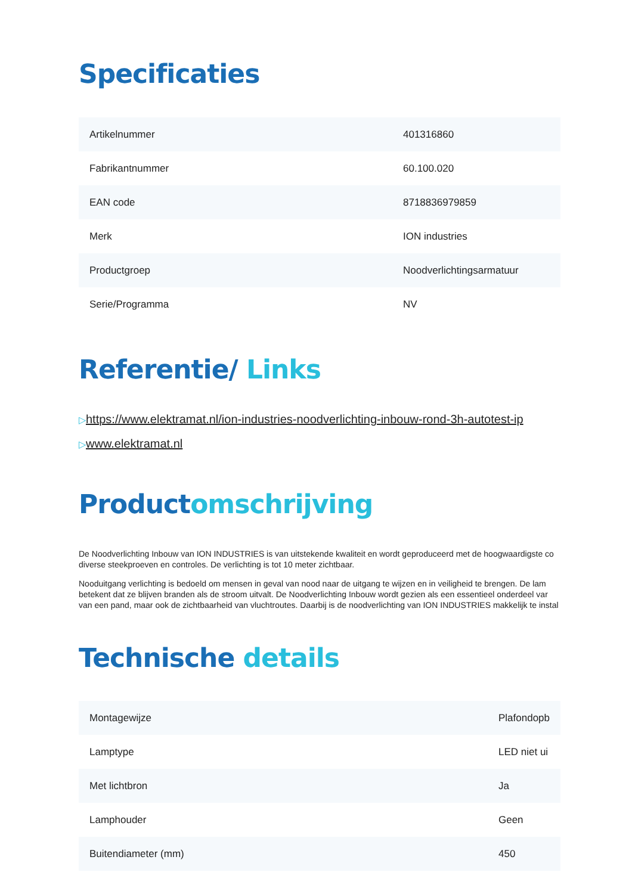Specificaties
| Artikelnummer | 401316860 |
| Fabrikantnummer | 60.100.020 |
| EAN code | 8718836979859 |
| Merk | ION industries |
| Productgroep | Noodverlichtingsarmatuur |
| Serie/Programma | NV |
Referentie/ Links
▷https://www.elektramat.nl/ion-industries-noodverlichting-inbouw-rond-3h-autotest-ip
▷www.elektramat.nl
Productomschrijving
De Noodverlichting Inbouw van ION INDUSTRIES is van uitstekende kwaliteit en wordt geproduceerd met de hoogwaardigste co
diverse steekproeven en controles. De verlichting is tot 10 meter zichtbaar.
Nooduitgang verlichting is bedoeld om mensen in geval van nood naar de uitgang te wijzen en in veiligheid te brengen. De lam
betekent dat ze blijven branden als de stroom uitvalt. De Noodverlichting Inbouw wordt gezien als een essentieel onderdeel var
van een pand, maar ook de zichtbaarheid van vluchtroutes. Daarbij is de noodverlichting van ION INDUSTRIES makkelijk te instal
Technische details
| Montagewijze | Plafondopb |
| Lamptype | LED niet ui |
| Met lichtbron | Ja |
| Lamphouder | Geen |
| Buitendiameter (mm) | 450 |